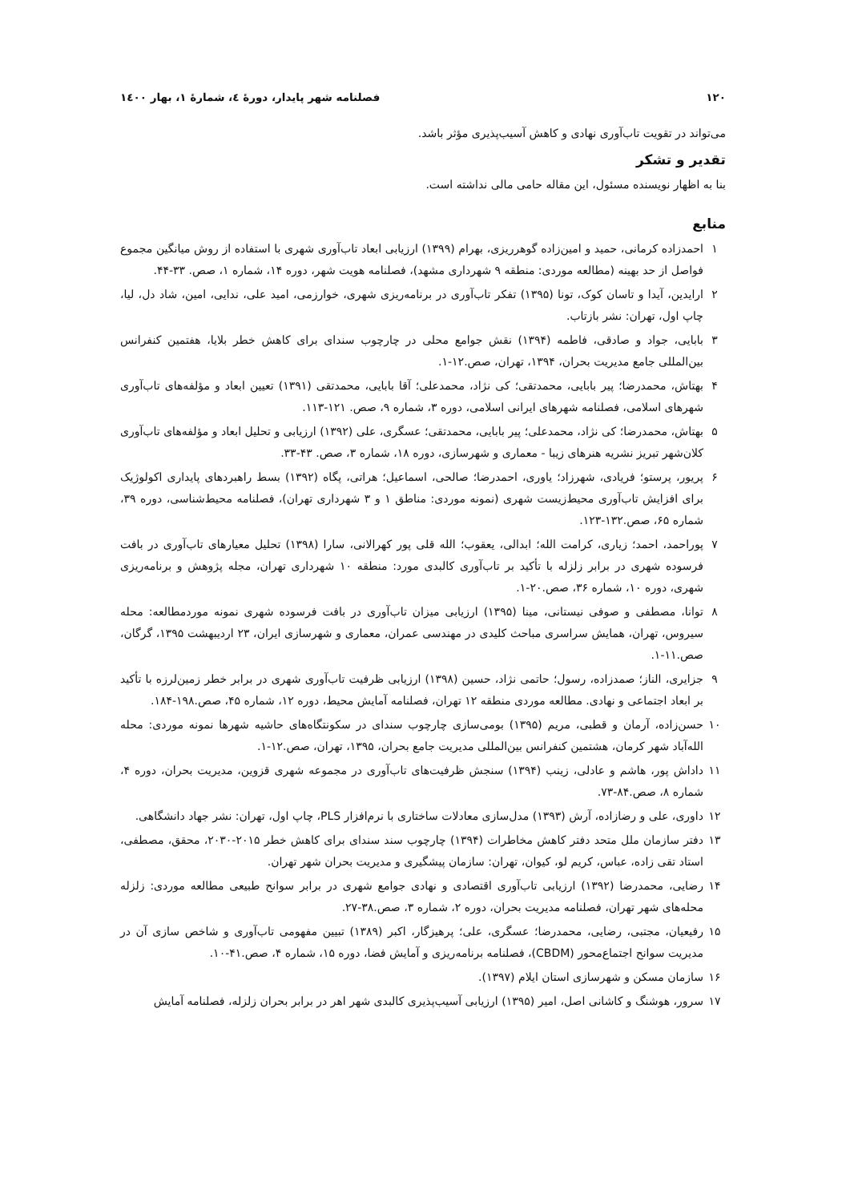۱۲۰ فصلنامه شهر پایدار، دورهٔ ٤، شمارهٔ ۱، بهار ۱٤۰۰
می‌تواند در تقویت تاب‌آوری نهادی و کاهش آسیب‌پذیری مؤثر باشد.
تقدیر و تشکر
بنا به اظهار نویسنده مسئول، این مقاله حامی مالی نداشته است.
منابع
۱ احمدزاده کرمانی، حمید و امین‌زاده گوهرریزی، بهرام (۱۳۹۹) ارزیابی ابعاد تاب‌آوری شهری با استفاده از روش میانگین مجموع فواصل از حد بهینه (مطالعه موردی: منطقه ۹ شهرداری مشهد)، فصلنامه هویت شهر، دوره ۱۴، شماره ۱، صص. ۳۳-۴۴.
۲ ارایدین، آیدا و تاسان کوک، تونا (۱۳۹۵) تفکر تاب‌آوری در برنامه‌ریزی شهری، خوارزمی، امید علی، ندایی، امین، شاد دل، لیا، چاپ اول، تهران: نشر بازتاب.
۳ بابایی، جواد و صادقی، فاطمه (۱۳۹۴) نقش جوامع محلی در چارچوب سندای برای کاهش خطر بلایا، هفتمین کنفرانس بین‌المللی جامع مدیریت بحران، ۱۳۹۴، تهران، صص.۱۲-۱.
۴ بهتاش، محمدرضا؛ پیر بابایی، محمدتقی؛ کی نژاد، محمدعلی؛ آقا بابایی، محمدتقی (۱۳۹۱) تعیین ابعاد و مؤلفه‌های تاب‌آوری شهرهای اسلامی، فصلنامه شهرهای ایرانی اسلامی، دوره ۳، شماره ۹، صص. ۱۲۱-۱۱۳.
۵ بهتاش، محمدرضا؛ کی نژاد، محمدعلی؛ پیر بابایی، محمدتقی؛ عسگری، علی (۱۳۹۲) ارزیابی و تحلیل ابعاد و مؤلفه‌های تاب‌آوری کلان‌شهر تبریز نشریه هنرهای زیبا - معماری و شهرسازی، دوره ۱۸، شماره ۳، صص. ۴۳-۳۳.
۶ پریور، پرستو؛ فریادی، شهرزاد؛ یاوری، احمدرضا؛ صالحی، اسماعیل؛ هراتی، پگاه (۱۳۹۲) بسط راهبردهای پایداری اکولوژیک برای افزایش تاب‌آوری محیط‌زیست شهری (نمونه موردی: مناطق ۱ و ۳ شهرداری تهران)، فصلنامه محیط‌شناسی، دوره ۳۹، شماره ۶۵، صص.۱۳۲-۱۲۳.
۷ پوراحمد، احمد؛ زیاری، کرامت الله؛ ابدالی، یعقوب؛ الله قلی پور کهرالانی، سارا (۱۳۹۸) تحلیل معیارهای تاب‌آوری در بافت فرسوده شهری در برابر زلزله با تأکید بر تاب‌آوری کالبدی مورد: منطقه ۱۰ شهرداری تهران، مجله پژوهش و برنامه‌ریزی شهری، دوره ۱۰، شماره ۳۶، صص.۲۰-۱.
۸ توانا، مصطفی و صوفی نیستانی، مینا (۱۳۹۵) ارزیابی میزان تاب‌آوری در بافت فرسوده شهری نمونه موردمطالعه: محله سیروس، تهران، همایش سراسری مباحث کلیدی در مهندسی عمران، معماری و شهرسازی ایران، ۲۳ اردیبهشت ۱۳۹۵، گرگان، صص.۱۱-۱.
۹ جزایری، الناز؛ صمدزاده، رسول؛ حاتمی نژاد، حسین (۱۳۹۸) ارزیابی ظرفیت تاب‌آوری شهری در برابر خطر زمین‌لرزه با تأکید بر ابعاد اجتماعی و نهادی. مطالعه موردی منطقه ۱۲ تهران، فصلنامه آمایش محیط، دوره ۱۲، شماره ۴۵، صص.۱۹۸-۱۸۴.
۱۰ حسن‌زاده، آرمان و قطبی، مریم (۱۳۹۵) بومی‌سازی چارچوب سندای در سکونتگاه‌های حاشیه شهرها نمونه موردی: محله الله‌آباد شهر کرمان، هشتمین کنفرانس بین‌المللی مدیریت جامع بحران، ۱۳۹۵، تهران، صص.۱۲-۱.
۱۱ داداش پور، هاشم و عادلی، زینب (۱۳۹۴) سنجش ظرفیت‌های تاب‌آوری در مجموعه شهری قزوین، مدیریت بحران، دوره ۴، شماره ۸، صص.۸۴-۷۳.
۱۲ داوری، علی و رضازاده، آرش (۱۳۹۳) مدل‌سازی معادلات ساختاری با نرم‌افزار PLS، چاپ اول، تهران: نشر جهاد دانشگاهی.
۱۳ دفتر سازمان ملل متحد دفتر کاهش مخاطرات (۱۳۹۴) چارچوب سند سندای برای کاهش خطر ۲۰۱۵-۲۰۳۰، محقق، مصطفی، استاد تقی زاده، عباس، کریم لو، کیوان، تهران: سازمان پیشگیری و مدیریت بحران شهر تهران.
۱۴ رضایی، محمدرضا (۱۳۹۲) ارزیابی تاب‌آوری اقتصادی و نهادی جوامع شهری در برابر سوانح طبیعی مطالعه موردی: زلزله محله‌های شهر تهران، فصلنامه مدیریت بحران، دوره ۲، شماره ۳، صص.۳۸-۲۷.
۱۵ رفیعیان، مجتبی، رضایی، محمدرضا؛ عسگری، علی؛ پرهیزگار، اکبر (۱۳۸۹) تبیین مفهومی تاب‌آوری و شاخص سازی آن در مدیریت سوانح اجتماع‌محور (CBDM)، فصلنامه برنامه‌ریزی و آمایش فضا، دوره ۱۵، شماره ۴، صص.۴۱-۱۰.
۱۶ سازمان مسکن و شهرسازی استان ایلام (۱۳۹۷).
۱۷ سرور، هوشنگ و کاشانی اصل، امیر (۱۳۹۵) ارزیابی آسیب‌پذیری کالبدی شهر اهر در برابر بحران زلزله، فصلنامه آمایش